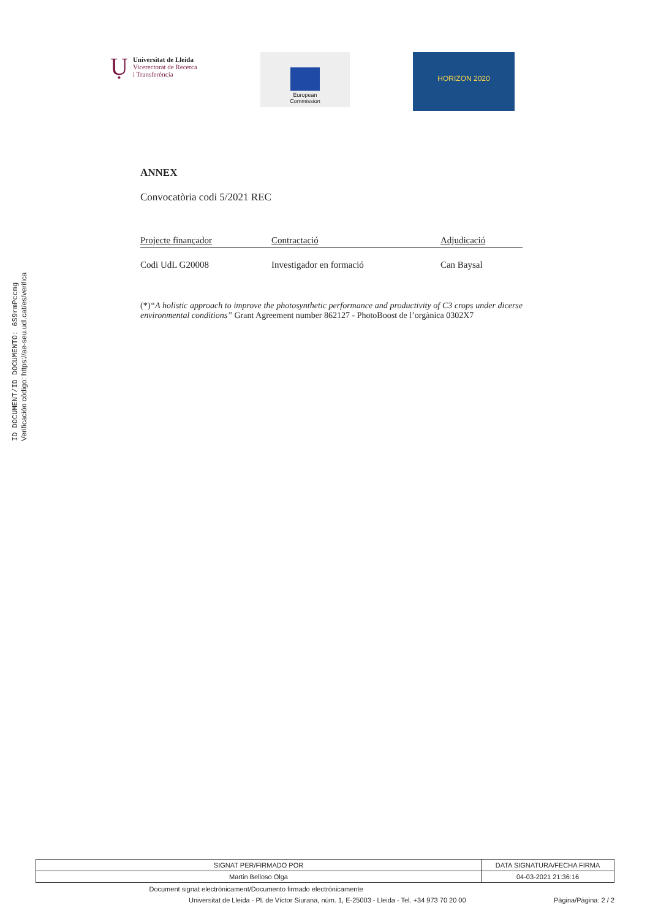ID DOCUMENT/ID DOCUMENTO: 6S9rmPccmg
Verificación código: https://ae-seu.udl.cat/es/verifica
Ụ
Universitat de Lleida
Vicerectorat de Recerca
i Transferència
European
Commission
HORIZON 2020
ANNEX
Convocatòria codi 5/2021 REC
| Projecte finançador | Contractació | Adjudicació |
| --- | --- | --- |
| Codi UdL G20008 | Investigador en formació | Can Baysal |
(*)“A holistic approach to improve the photosynthetic performance and productivity of C3 crops under dicerse environmental conditions” Grant Agreement number 862127 - PhotoBoost de l’orgànica 0302X7
| SIGNAT PER/FIRMADO POR | DATA SIGNATURA/FECHA FIRMA |
| --- | --- |
| Martin Belloso Olga | 04-03-2021 21:36:16 |
Document signat electrònicament/Documento firmado electrónicamente
Universitat de Lleida - Pl. de Víctor Siurana, núm. 1, E-25003 - Lleida - Tel. +34 973 70 20 00 Pàgina/Página: 2 / 2